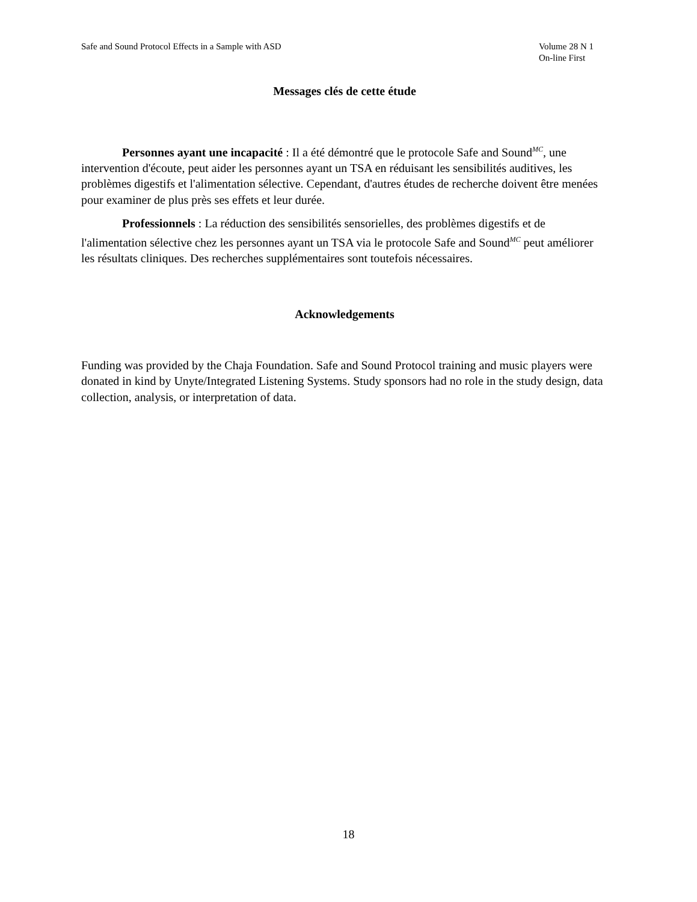Safe and Sound Protocol Effects in a Sample with ASD
Volume 28 N 1
On-line First
Messages clés de cette étude
Personnes ayant une incapacité : Il a été démontré que le protocole Safe and Sound<sup>MC</sup>, une intervention d'écoute, peut aider les personnes ayant un TSA en réduisant les sensibilités auditives, les problèmes digestifs et l'alimentation sélective. Cependant, d'autres études de recherche doivent être menées pour examiner de plus près ses effets et leur durée.
Professionnels : La réduction des sensibilités sensorielles, des problèmes digestifs et de l'alimentation sélective chez les personnes ayant un TSA via le protocole Safe and Sound<sup>MC</sup> peut améliorer les résultats cliniques. Des recherches supplémentaires sont toutefois nécessaires.
Acknowledgements
Funding was provided by the Chaja Foundation. Safe and Sound Protocol training and music players were donated in kind by Unyte/Integrated Listening Systems. Study sponsors had no role in the study design, data collection, analysis, or interpretation of data.
18